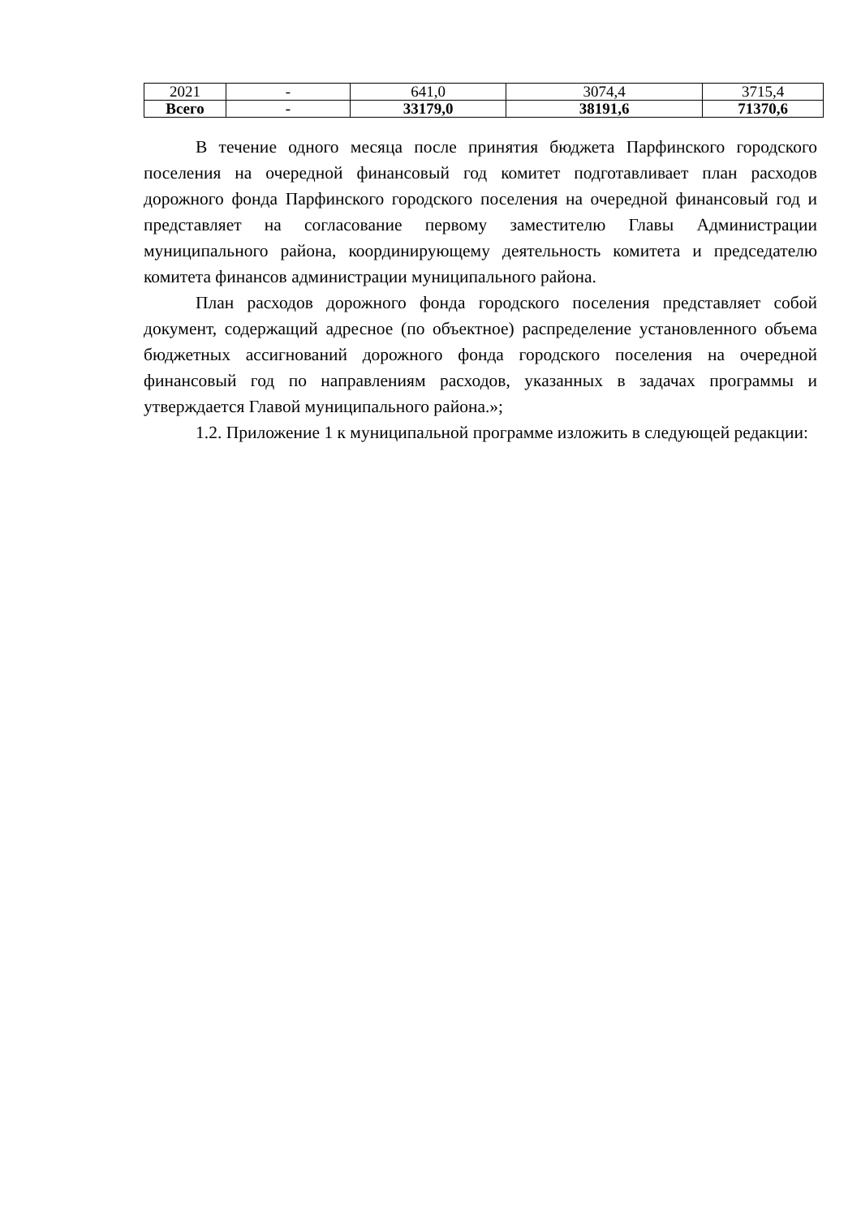| 2021 | - | 641,0 | 3074,4 | 3715,4 |
| Всего | - | 33179,0 | 38191,6 | 71370,6 |
В течение одного месяца после принятия бюджета Парфинского городского поселения на очередной финансовый год комитет подготавливает план расходов дорожного фонда Парфинского городского поселения на очередной финансовый год и представляет на согласование первому заместителю Главы Администрации муниципального района, координирующему деятельность комитета и председателю комитета финансов администрации муниципального района.
План расходов дорожного фонда городского поселения представляет собой документ, содержащий адресное (по объектное) распределение установленного объема бюджетных ассигнований дорожного фонда городского поселения на очередной финансовый год по направлениям расходов, указанных в задачах программы и утверждается Главой муниципального района.»;
1.2. Приложение 1 к муниципальной программе изложить в следующей редакции: